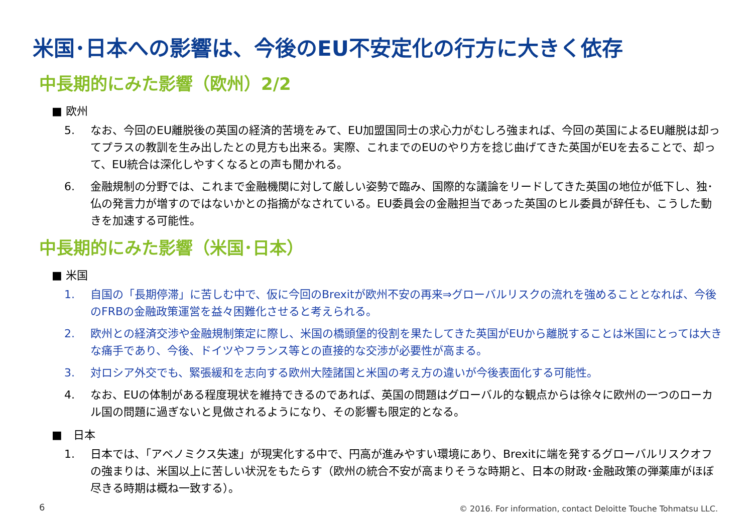米国･日本への影響は、今後のEU不安定化の行方に大きく依存
中長期的にみた影響（欧州）2/2
■ 欧州
5. なお、今回のEU離脱後の英国の経済的苦境をみて、EU加盟国同士の求心力がむしろ強まれば、今回の英国によるEU離脱は却ってプラスの教訓を生み出したとの見方も出来る。実際、これまでのEUのやり方を捻じ曲げてきた英国がEUを去ることで、却って、EU統合は深化しやすくなるとの声も聞かれる。
6. 金融規制の分野では、これまで金融機関に対して厳しい姿勢で臨み、国際的な議論をリードしてきた英国の地位が低下し、独･仏の発言力が増すのではないかとの指摘がなされている。EU委員会の金融担当であった英国のヒル委員が辞任も、こうした動きを加速する可能性。
中長期的にみた影響（米国･日本）
■ 米国
1. 自国の「長期停滞」に苦しむ中で、仮に今回のBrexitが欧州不安の再来⇒グローバルリスクの流れを強めることとなれば、今後のFRBの金融政策運営を益々困難化させると考えられる。
2. 欧州との経済交渉や金融規制策定に際し、米国の橋頭堡的役割を果たしてきた英国がEUから離脱することは米国にとっては大きな痛手であり、今後、ドイツやフランス等との直接的な交渉が必要性が高まる。
3. 対ロシア外交でも、緊張緩和を志向する欧州大陸諸国と米国の考え方の違いが今後表面化する可能性。
4. なお、EUの体制がある程度現状を維持できるのであれば、英国の問題はグローバル的な観点からは徐々に欧州の一つのローカル国の問題に過ぎないと見做されるようになり、その影響も限定的となる。
■　日本
1. 日本では、「アベノミクス失速」が現実化する中で、円高が進みやすい環境にあり、Brexitに端を発するグローバルリスクオフの強まりは、米国以上に苦しい状況をもたらす（欧州の統合不安が高まりそうな時期と、日本の財政･金融政策の弾薬庫がほぼ尽きる時期は概ね一致する）。
6
© 2016. For information, contact Deloitte Touche Tohmatsu LLC.